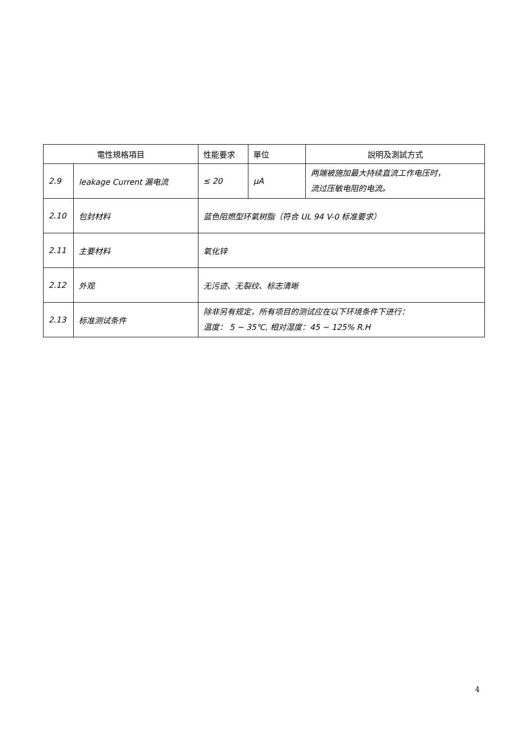| 電性規格項目 | | 性能要求 | 單位 | 說明及測試方式 |
| --- | --- | --- | --- | --- |
| 2.9 | leakage Current 漏电流 | ≤ 20 | μA | 两端被施加最大持续直流工作电压时， 流过压敏电阻的电流。 |
| 2.10 | 包封材料 | 蓝色阻燃型环氧树脂（符合 UL 94 V-0 标准要求） | | |
| 2.11 | 主要材料 | 氧化锌 | | |
| 2.12 | 外观 | 无污迹、无裂纹、标志清晰 | | |
| 2.13 | 标准测试条件 | 除非另有规定，所有项目的测试应在以下环境条件下进行： 温度： 5 ~ 35℃, 相对湿度：45 ~ 125% R.H | | |
4